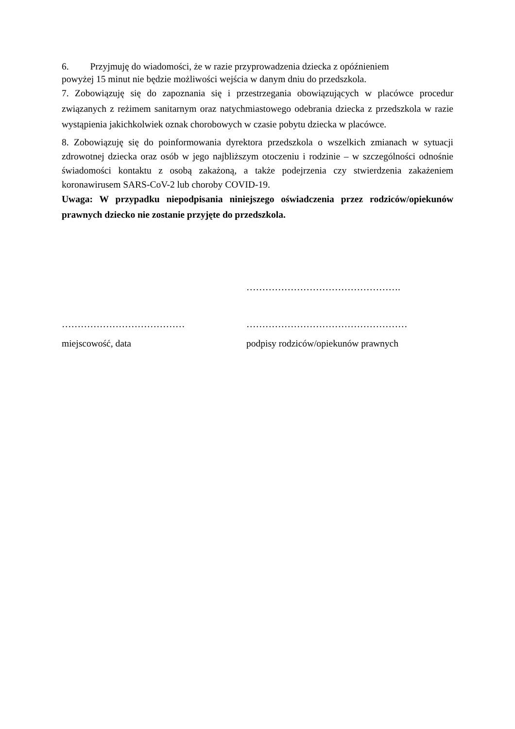6. Przyjmuję do wiadomości, że w razie przyprowadzenia dziecka z opóźnieniem
powyżej 15 minut nie będzie możliwości wejścia w danym dniu do przedszkola.
7. Zobowiązuję się do zapoznania się i przestrzegania obowiązujących w placówce procedur związanych z reżimem sanitarnym oraz natychmiastowego odebrania dziecka z przedszkola w razie wystąpienia jakichkolwiek oznak chorobowych w czasie pobytu dziecka w placówce.
8. Zobowiązuję się do poinformowania dyrektora przedszkola o wszelkich zmianach w sytuacji zdrowotnej dziecka oraz osób w jego najbliższym otoczeniu i rodzinie – w szczególności odnośnie świadomości kontaktu z osobą zakażoną, a także podejrzenia czy stwierdzenia zakażeniem koronawirusem SARS-CoV-2 lub choroby COVID-19.
Uwaga: W przypadku niepodpisania niniejszego oświadczenia przez rodziców/opiekunów prawnych dziecko nie zostanie przyjęte do przedszkola.
…………………………………
miejscowość, data
………………………………………….
……………………………………………
podpisy rodziców/opiekunów prawnych